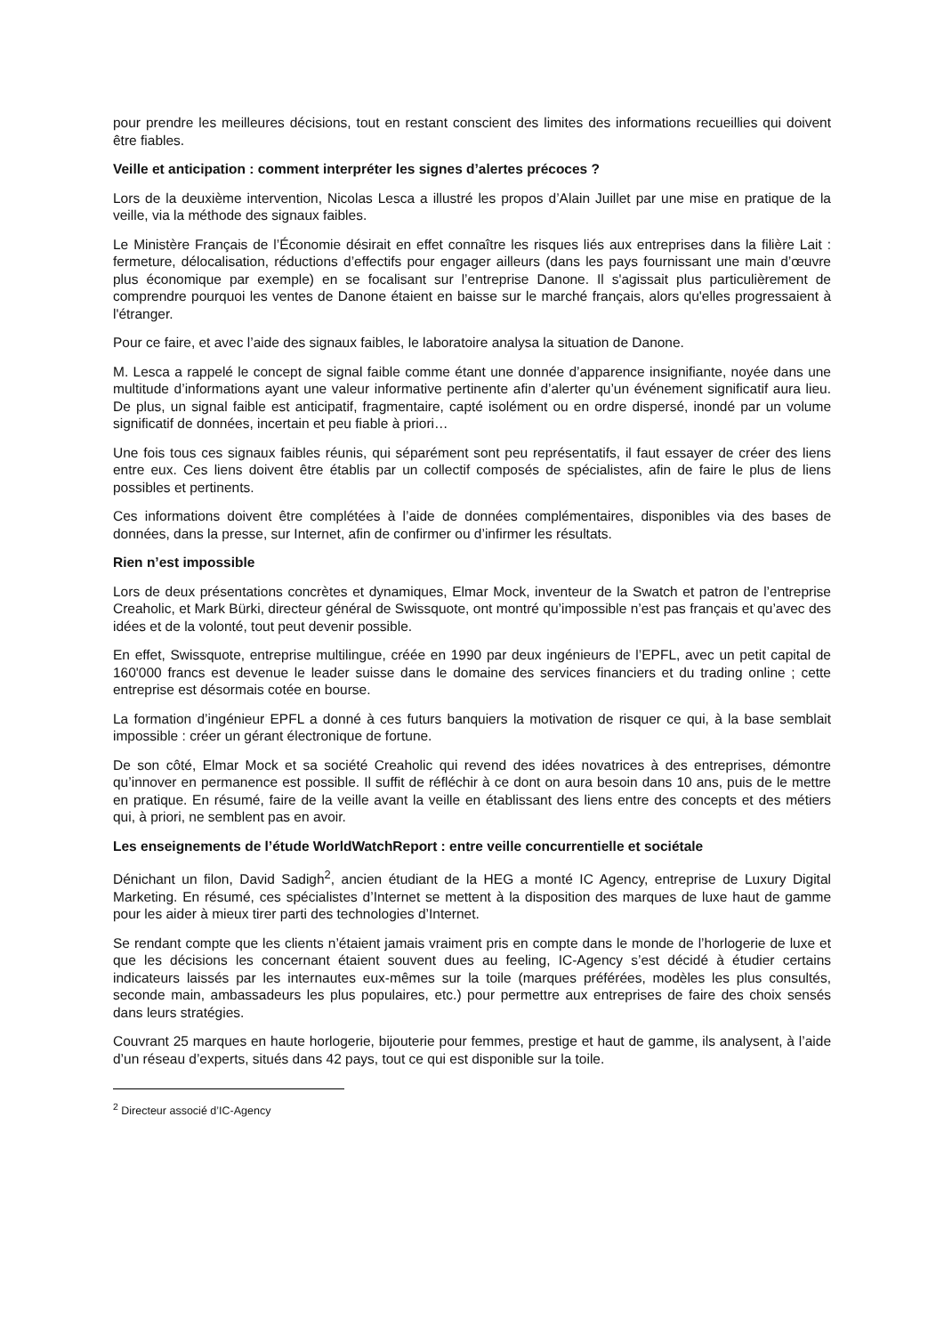pour prendre les meilleures décisions, tout en restant conscient des limites des informations recueillies qui doivent être fiables.
Veille et anticipation : comment interpréter les signes d’alertes précoces ?
Lors de la deuxième intervention, Nicolas Lesca a illustré les propos d’Alain Juillet par une mise en pratique de la veille, via la méthode des signaux faibles.
Le Ministère Français de l’Économie désirait en effet connaître les risques liés aux entreprises dans la filière Lait : fermeture, délocalisation, réductions d’effectifs pour engager ailleurs (dans les pays fournissant une main d’œuvre plus économique par exemple) en se focalisant sur l’entreprise Danone. Il s'agissait plus particulièrement de comprendre pourquoi les ventes de Danone étaient en baisse sur le marché français, alors qu'elles progressaient à l'étranger.
Pour ce faire, et avec l’aide des signaux faibles, le laboratoire analysa la situation de Danone.
M. Lesca a rappelé le concept de signal faible comme étant une donnée d’apparence insignifiante, noyée dans une multitude d’informations ayant une valeur informative pertinente afin d’alerter qu’un événement significatif aura lieu. De plus, un signal faible est anticipatif, fragmentaire, capté isolément ou en ordre dispersé, inondé par un volume significatif de données, incertain et peu fiable à priori…
Une fois tous ces signaux faibles réunis, qui séparément sont peu représentatifs, il faut essayer de créer des liens entre eux. Ces liens doivent être établis par un collectif composés de spécialistes, afin de faire le plus de liens possibles et pertinents.
Ces informations doivent être complétées à l’aide de données complémentaires, disponibles via des bases de données, dans la presse, sur Internet, afin de confirmer ou d’infirmer les résultats.
Rien n’est impossible
Lors de deux présentations concrètes et dynamiques, Elmar Mock, inventeur de la Swatch et patron de l’entreprise Creaholic, et Mark Bürki, directeur général de Swissquote, ont montré qu’impossible n’est pas français et qu’avec des idées et de la volonté, tout peut devenir possible.
En effet, Swissquote, entreprise multilingue, créée en 1990 par deux ingénieurs de l’EPFL, avec un petit capital de 160'000 francs est devenue le leader suisse dans le domaine des services financiers et du trading online ; cette entreprise est désormais cotée en bourse.
La formation d’ingénieur EPFL a donné à ces futurs banquiers la motivation de risquer ce qui, à la base semblait impossible : créer un gérant électronique de fortune.
De son côté, Elmar Mock et sa société Creaholic qui revend des idées novatrices à des entreprises, démontre qu’innover en permanence est possible. Il suffit de réfléchir à ce dont on aura besoin dans 10 ans, puis de le mettre en pratique. En résumé, faire de la veille avant la veille en établissant des liens entre des concepts et des métiers qui, à priori, ne semblent pas en avoir.
Les enseignements de l’étude WorldWatchReport : entre veille concurrentielle et sociétale
Dénichant un filon, David Sadigh<sup>2</sup>, ancien étudiant de la HEG a monté IC Agency, entreprise de Luxury Digital Marketing. En résumé, ces spécialistes d’Internet se mettent à la disposition des marques de luxe haut de gamme pour les aider à mieux tirer parti des technologies d’Internet.
Se rendant compte que les clients n’étaient jamais vraiment pris en compte dans le monde de l’horlogerie de luxe et que les décisions les concernant étaient souvent dues au feeling, IC-Agency s’est décidé à étudier certains indicateurs laissés par les internautes eux-mêmes sur la toile (marques préférées, modèles les plus consultés, seconde main, ambassadeurs les plus populaires, etc.) pour permettre aux entreprises de faire des choix sensés dans leurs stratégies.
Couvrant 25 marques en haute horlogerie, bijouterie pour femmes, prestige et haut de gamme, ils analysent, à l’aide d’un réseau d’experts, situés dans 42 pays, tout ce qui est disponible sur la toile.
<sup>2</sup> Directeur associé d’IC-Agency